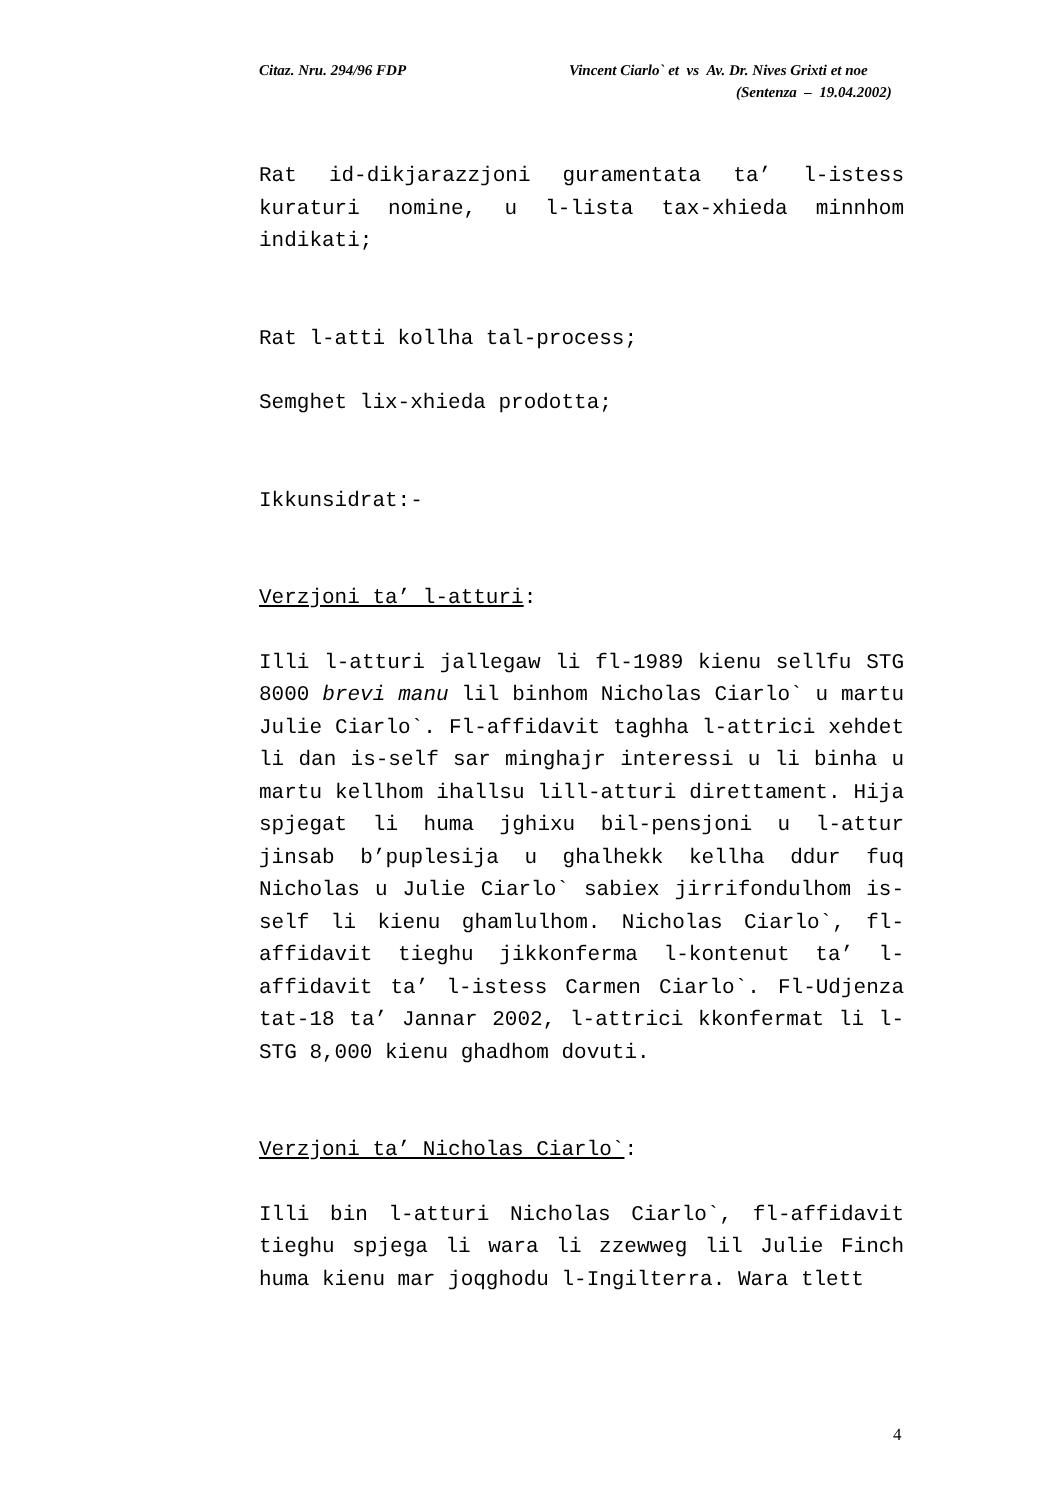Citaz. Nru. 294/96 FDP Vincent Ciarlo` et vs Av. Dr. Nives Grixti et noe
(Sentenza – 19.04.2002)
Rat id-dikjarazzjoni guramentata ta’ l-istess kuraturi nomine, u l-lista tax-xhieda minnhom indikati;
Rat l-atti kollha tal-process;
Semghet lix-xhieda prodotta;
Ikkunsidrat:-
Verzjoni ta’ l-atturi:
Illi l-atturi jallegaw li fl-1989 kienu sellfu STG 8000 brevi manu lil binhom Nicholas Ciarlo` u martu Julie Ciarlo`. Fl-affidavit taghha l-attrici xehdet li dan is-self sar minghajr interessi u li binha u martu kellhom ihallsu lill-atturi direttament. Hija spjegat li huma jghixu bil-pensjoni u l-attur jinsab b’puplesija u ghalhekk kellha ddur fuq Nicholas u Julie Ciarlo` sabiex jirrifondulhom is-self li kienu ghamlulhom. Nicholas Ciarlo`, fl-affidavit tieghu jikkonferma l-kontenut ta’ l-affidavit ta’ l-istess Carmen Ciarlo`. Fl-Udjenza tat-18 ta’ Jannar 2002, l-attrici kkonfermat li l-STG 8,000 kienu ghadhom dovuti.
Verzjoni ta’ Nicholas Ciarlo`:
Illi bin l-atturi Nicholas Ciarlo`, fl-affidavit tieghu spjega li wara li zzewweg lil Julie Finch huma kienu mar joqghodu l-Ingilterra. Wara tlett
4